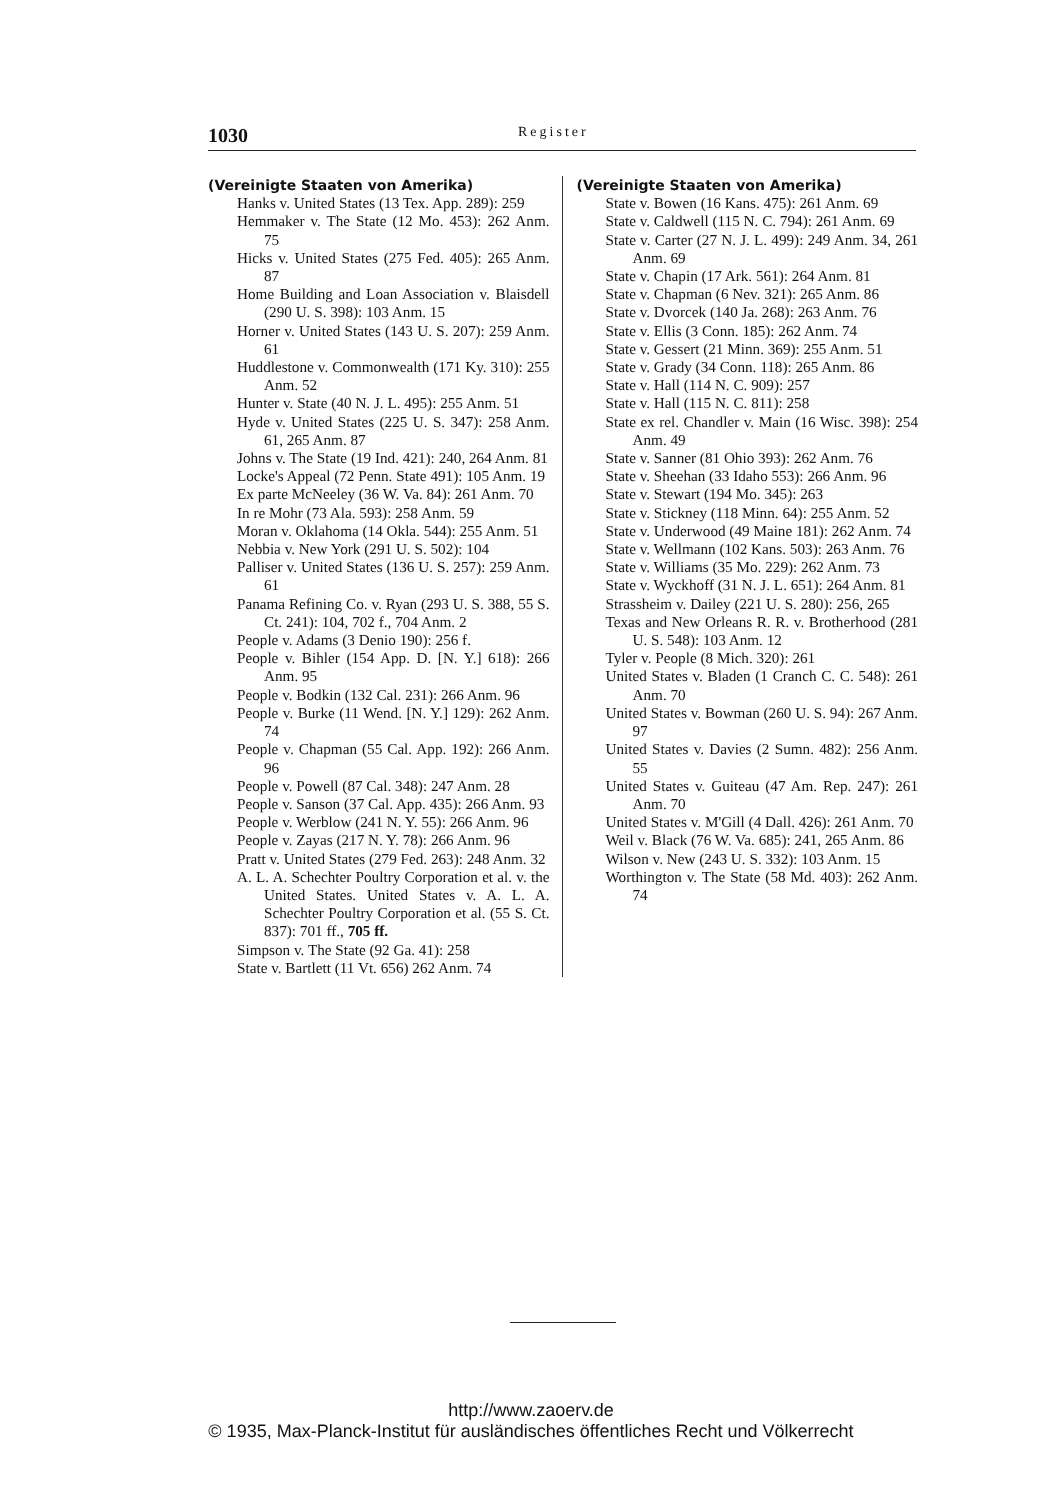1030 Register
(Vereinigte Staaten von Amerika)
Hanks v. United States (13 Tex. App. 289): 259
Hemmaker v. The State (12 Mo. 453): 262 Anm. 75
Hicks v. United States (275 Fed. 405): 265 Anm. 87
Home Building and Loan Association v. Blaisdell (290 U. S. 398): 103 Anm. 15
Horner v. United States (143 U. S. 207): 259 Anm. 61
Huddlestone v. Commonwealth (171 Ky. 310): 255 Anm. 52
Hunter v. State (40 N. J. L. 495): 255 Anm. 51
Hyde v. United States (225 U. S. 347): 258 Anm. 61, 265 Anm. 87
Johns v. The State (19 Ind. 421): 240, 264 Anm. 81
Locke's Appeal (72 Penn. State 491): 105 Anm. 19
Ex parte McNeeley (36 W. Va. 84): 261 Anm. 70
In re Mohr (73 Ala. 593): 258 Anm. 59
Moran v. Oklahoma (14 Okla. 544): 255 Anm. 51
Nebbia v. New York (291 U. S. 502): 104
Palliser v. United States (136 U. S. 257): 259 Anm. 61
Panama Refining Co. v. Ryan (293 U. S. 388, 55 S. Ct. 241): 104, 702 f., 704 Anm. 2
People v. Adams (3 Denio 190): 256 f.
People v. Bihler (154 App. D. [N. Y.] 618): 266 Anm. 95
People v. Bodkin (132 Cal. 231): 266 Anm. 96
People v. Burke (11 Wend. [N. Y.] 129): 262 Anm. 74
People v. Chapman (55 Cal. App. 192): 266 Anm. 96
People v. Powell (87 Cal. 348): 247 Anm. 28
People v. Sanson (37 Cal. App. 435): 266 Anm. 93
People v. Werblow (241 N. Y. 55): 266 Anm. 96
People v. Zayas (217 N. Y. 78): 266 Anm. 96
Pratt v. United States (279 Fed. 263): 248 Anm. 32
A. L. A. Schechter Poultry Corporation et al. v. the United States. United States v. A. L. A. Schechter Poultry Corporation et al. (55 S. Ct. 837): 701 ff., 705 ff.
Simpson v. The State (92 Ga. 41): 258
State v. Bartlett (11 Vt. 656) 262 Anm. 74
(Vereinigte Staaten von Amerika)
State v. Bowen (16 Kans. 475): 261 Anm. 69
State v. Caldwell (115 N. C. 794): 261 Anm. 69
State v. Carter (27 N. J. L. 499): 249 Anm. 34, 261 Anm. 69
State v. Chapin (17 Ark. 561): 264 Anm. 81
State v. Chapman (6 Nev. 321): 265 Anm. 86
State v. Dvorcek (140 Ja. 268): 263 Anm. 76
State v. Ellis (3 Conn. 185): 262 Anm. 74
State v. Gessert (21 Minn. 369): 255 Anm. 51
State v. Grady (34 Conn. 118): 265 Anm. 86
State v. Hall (114 N. C. 909): 257
State v. Hall (115 N. C. 811): 258
State ex rel. Chandler v. Main (16 Wisc. 398): 254 Anm. 49
State v. Sanner (81 Ohio 393): 262 Anm. 76
State v. Sheehan (33 Idaho 553): 266 Anm. 96
State v. Stewart (194 Mo. 345): 263
State v. Stickney (118 Minn. 64): 255 Anm. 52
State v. Underwood (49 Maine 181): 262 Anm. 74
State v. Wellmann (102 Kans. 503): 263 Anm. 76
State v. Williams (35 Mo. 229): 262 Anm. 73
State v. Wyckhoff (31 N. J. L. 651): 264 Anm. 81
Strassheim v. Dailey (221 U. S. 280): 256, 265
Texas and New Orleans R. R. v. Brotherhood (281 U. S. 548): 103 Anm. 12
Tyler v. People (8 Mich. 320): 261
United States v. Bladen (1 Cranch C. C. 548): 261 Anm. 70
United States v. Bowman (260 U. S. 94): 267 Anm. 97
United States v. Davies (2 Sumn. 482): 256 Anm. 55
United States v. Guiteau (47 Am. Rep. 247): 261 Anm. 70
United States v. M'Gill (4 Dall. 426): 261 Anm. 70
Weil v. Black (76 W. Va. 685): 241, 265 Anm. 86
Wilson v. New (243 U. S. 332): 103 Anm. 15
Worthington v. The State (58 Md. 403): 262 Anm. 74
http://www.zaoerv.de
© 1935, Max-Planck-Institut für ausländisches öffentliches Recht und Völkerrecht